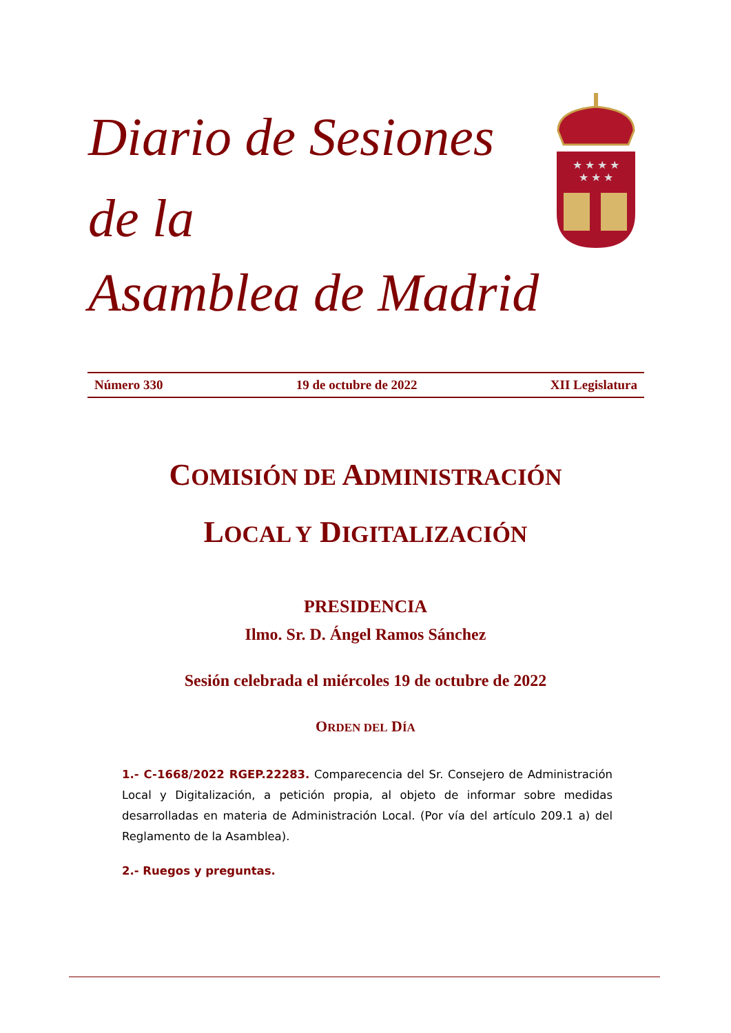Diario de Sesiones de la
Asamblea de Madrid
★ ★ ★ ★
★ ★ ★
Número 330 19 de octubre de 2022 XII Legislatura
COMISIÓN DE ADMINISTRACIÓN
LOCAL Y DIGITALIZACIÓN
PRESIDENCIA
Ilmo. Sr. D. Ángel Ramos Sánchez
Sesión celebrada el miércoles 19 de octubre de 2022
ORDEN DEL DÍA
1.- C-1668/2022 RGEP.22283. Comparecencia del Sr. Consejero de Administración Local y Digitalización, a petición propia, al objeto de informar sobre medidas desarrolladas en materia de Administración Local. (Por vía del artículo 209.1 a) del Reglamento de la Asamblea).
2.- Ruegos y preguntas.